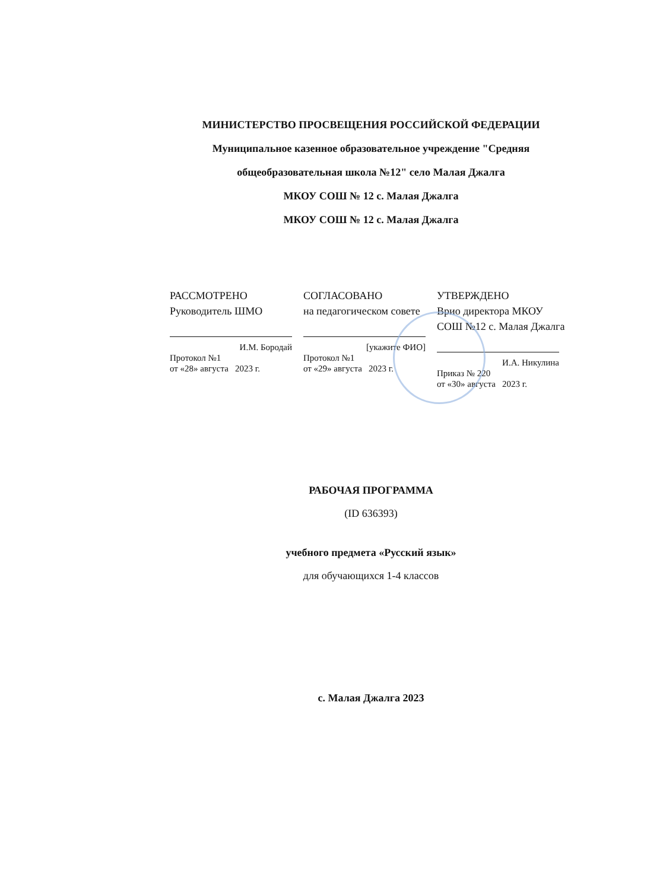МИНИСТЕРСТВО ПРОСВЕЩЕНИЯ РОССИЙСКОЙ ФЕДЕРАЦИИ
Муниципальное казенное образовательное учреждение "Средняя общеобразовательная школа №12" село Малая Джалга
МКОУ СОШ № 12 с. Малая Джалга
МКОУ СОШ № 12 с. Малая Джалга
РАССМОТРЕНО
Руководитель ШМО
И.М. Бородай
Протокол №1
от «28» августа 2023 г.
СОГЛАСОВАНО
на педагогическом совете
[укажите ФИО]
Протокол №1
от «29» августа 2023 г.
УТВЕРЖДЕНО
Врио директора МКОУ СОШ №12 с. Малая Джалга
И.А. Никулина
Приказ № 220
от «30» августа 2023 г.
РАБОЧАЯ ПРОГРАММА
(ID 636393)
учебного предмета «Русский язык»
для обучающихся 1-4 классов
с. Малая Джалга 2023